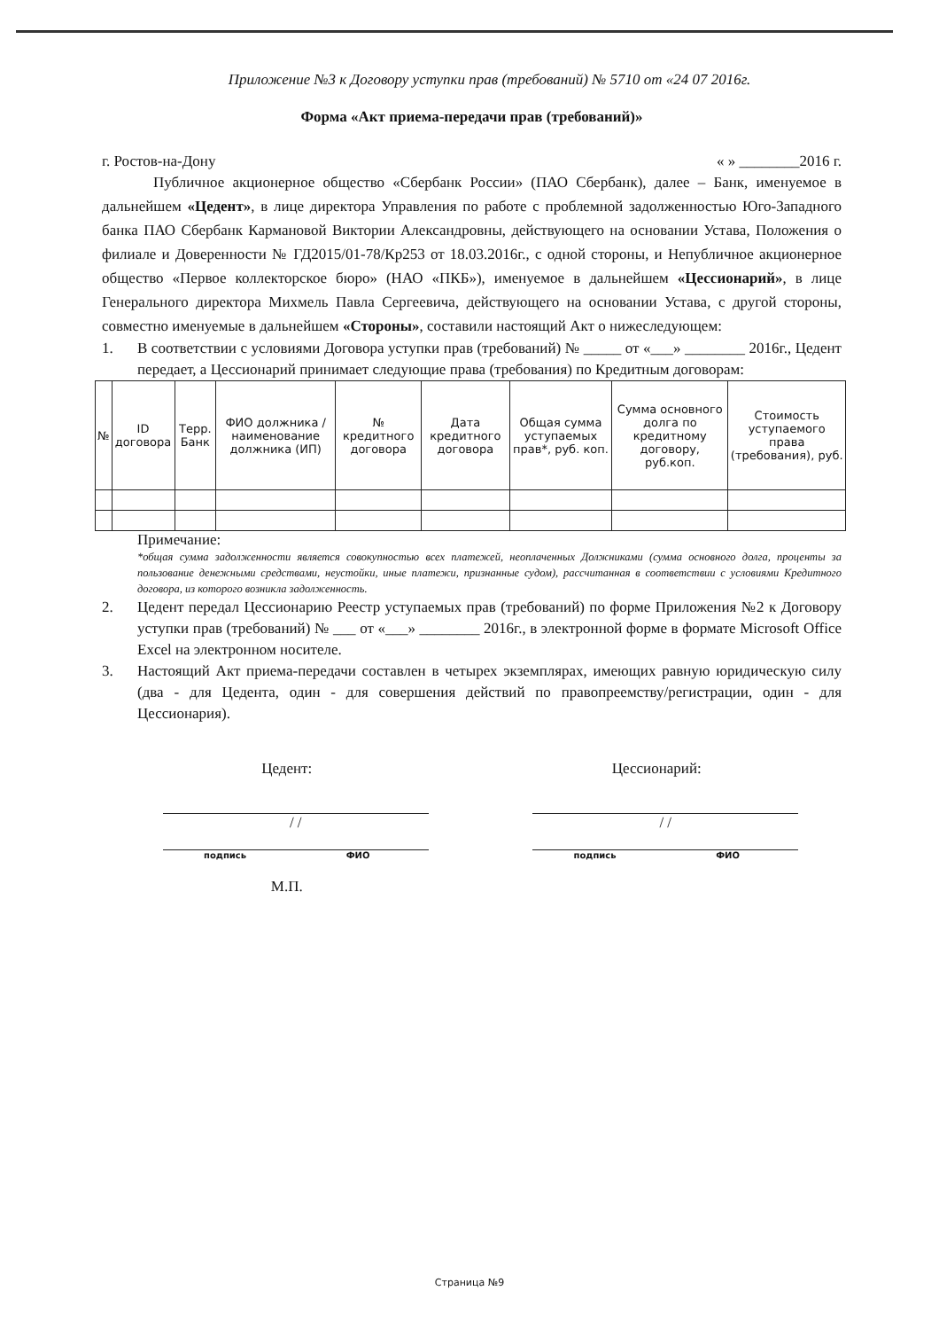Приложение №3 к Договору уступки прав (требований) № 5710 от «24 07 2016г.
Форма «Акт приема-передачи прав (требований)»
г. Ростов-на-Дону « » ________2016 г.
Публичное акционерное общество «Сбербанк России» (ПАО Сбербанк), далее – Банк, именуемое в дальнейшем «Цедент», в лице директора Управления по работе с проблемной задолженностью Юго-Западного банка ПАО Сбербанк Кармановой Виктории Александровны, действующего на основании Устава, Положения о филиале и Доверенности № ГД2015/01-78/Кр253 от 18.03.2016г., с одной стороны, и Непубличное акционерное общество «Первое коллекторское бюро» (НАО «ПКБ»), именуемое в дальнейшем «Цессионарий», в лице Генерального директора Михмель Павла Сергеевича, действующего на основании Устава, с другой стороны, совместно именуемые в дальнейшем «Стороны», составили настоящий Акт о нижеследующем:
1. В соответствии с условиями Договора уступки прав (требований) № _____ от «___» ________ 2016г., Цедент передает, а Цессионарий принимает следующие права (требования) по Кредитным договорам:
| № | ID договора | Терр. Банк | ФИО должника / наименование должника (ИП) | № кредитного договора | Дата кредитного договора | Общая сумма уступаемых прав*, руб. коп. | Сумма основного долга по кредитному договору, руб.коп. | Стоимость уступаемого права (требования), руб. |
| --- | --- | --- | --- | --- | --- | --- | --- | --- |
Примечание:
*общая сумма задолженности является совокупностью всех платежей, неоплаченных Должниками (сумма основного долга, проценты за пользование денежными средствами, неустойки, иные платежи, признанные судом), рассчитанная в соответствии с условиями Кредитного договора, из которого возникла задолженность.
2. Цедент передал Цессионарию Реестр уступаемых прав (требований) по форме Приложения №2 к Договору уступки прав (требований) № ___ от «___» ________ 2016г., в электронной форме в формате Microsoft Office Excel на электронном носителе.
3. Настоящий Акт приема-передачи составлен в четырех экземплярах, имеющих равную юридическую силу (два - для Цедента, один - для совершения действий по правопреемству/регистрации, один - для Цессионария).
Цедент:
/ /
подпись ФИО
М.П.
Цессионарий:
/ /
подпись ФИО
Страница №9